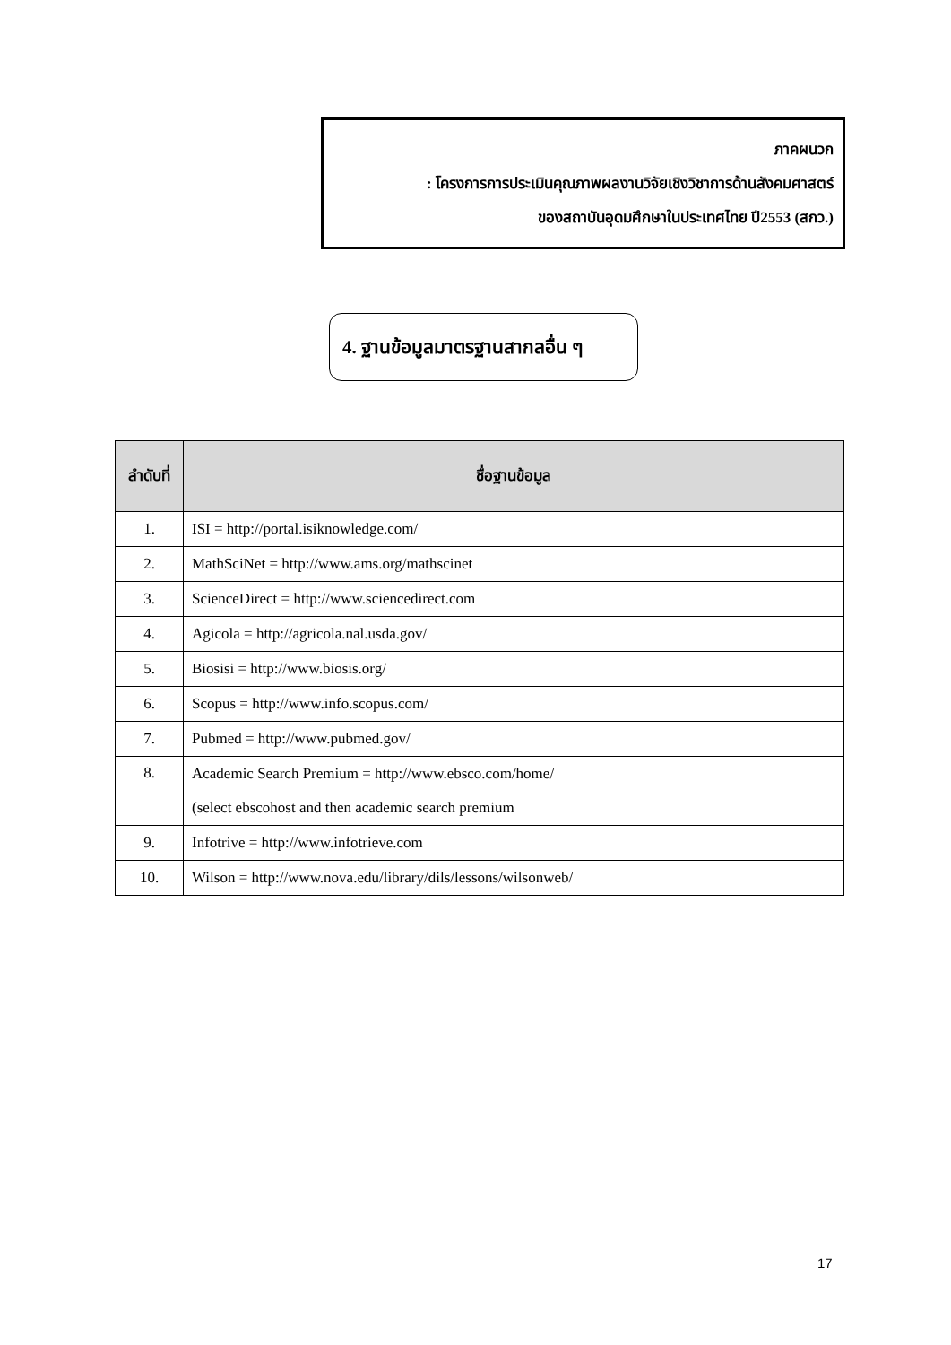ภาคผนวก
: โครงการการประเมินคุณภาพผลงานวิจัยเชิงวิชาการด้านสังคมศาสตร์
ของสถาบันอุดมศึกษาในประเทศไทย ปี2553 (สกว.)
4. ฐานข้อมูลมาตรฐานสากลอื่น ๆ
| ลำดับที่ | ชื่อฐานข้อมูล |
| --- | --- |
| 1. | ISI = http://portal.isiknowledge.com/ |
| 2. | MathSciNet = http://www.ams.org/mathscinet |
| 3. | ScienceDirect = http://www.sciencedirect.com |
| 4. | Agicola = http://agricola.nal.usda.gov/ |
| 5. | Biosisi = http://www.biosis.org/ |
| 6. | Scopus = http://www.info.scopus.com/ |
| 7. | Pubmed = http://www.pubmed.gov/ |
| 8. | Academic Search Premium = http://www.ebsco.com/home/ (select ebscohost and then academic search premium |
| 9. | Infotrive = http://www.infotrieve.com |
| 10. | Wilson = http://www.nova.edu/library/dils/lessons/wilsonweb/ |
17